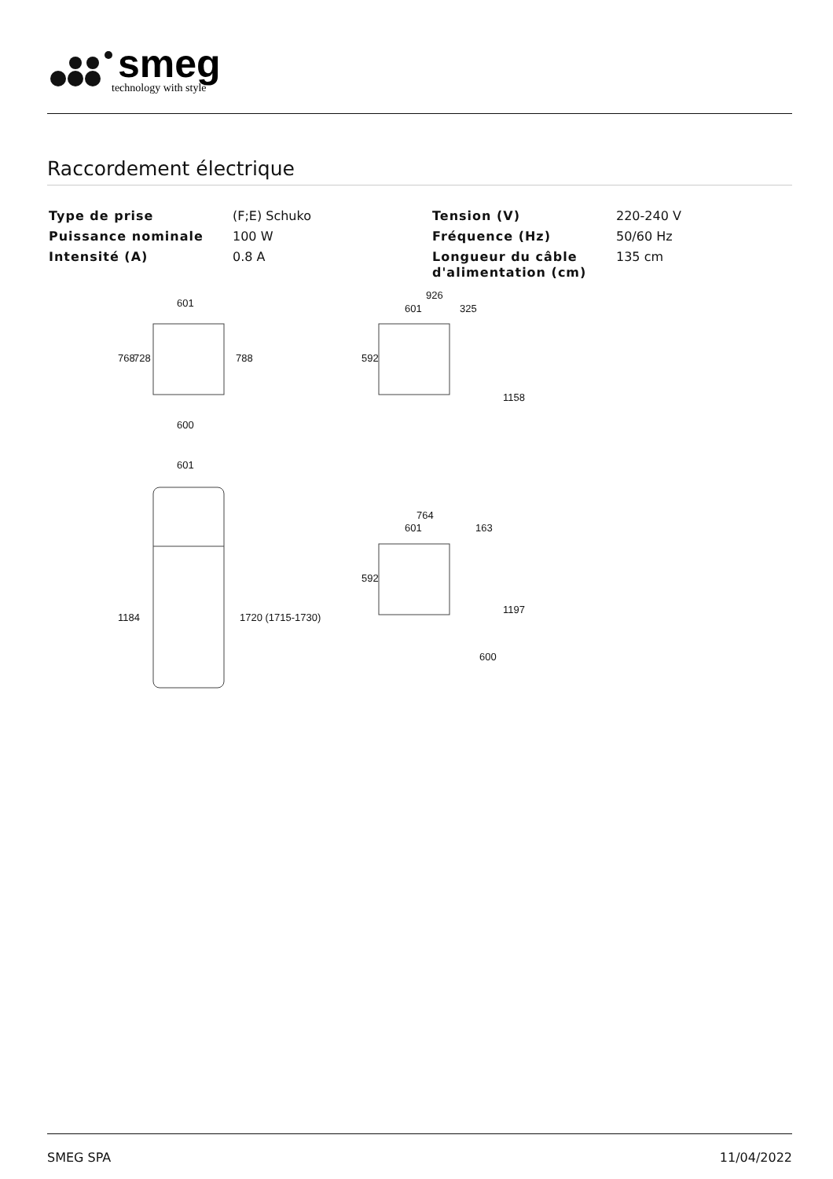smeg
technology with style
Raccordement électrique
| Type de prise | (F;E) Schuko | Tension (V) | 220-240 V |
| Puissance nominale | 100 W | Fréquence (Hz) | 50/60 Hz |
| Intensité (A) | 0.8 A | Longueur du câble d'alimentation (cm) | 135 cm |
601
600
601
926
601
325
764
601
163
768
728
788
1184
1720 (1715-1730)
592
1158
592
1197
600
SMEG SPA 11/04/2022